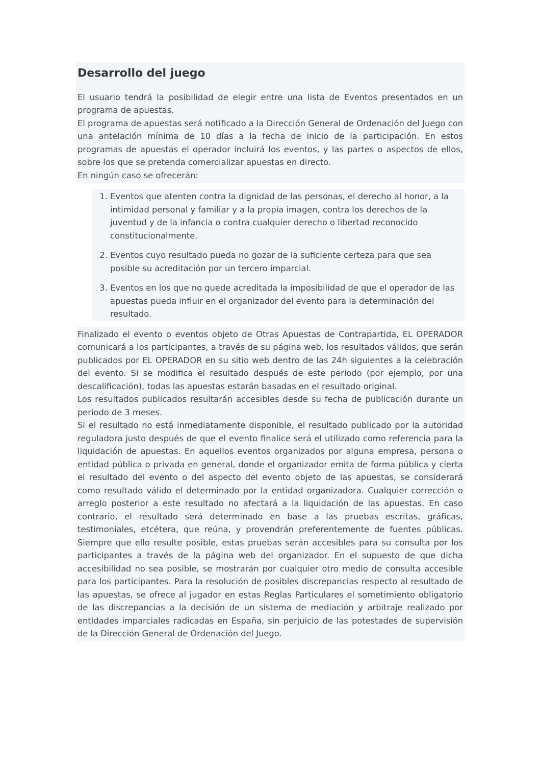Desarrollo del juego
El usuario tendrá la posibilidad de elegir entre una lista de Eventos presentados en un programa de apuestas.
El programa de apuestas será notificado a la Dirección General de Ordenación del Juego con una antelación mínima de 10 días a la fecha de inicio de la participación. En estos programas de apuestas el operador incluirá los eventos, y las partes o aspectos de ellos, sobre los que se pretenda comercializar apuestas en directo.
En ningún caso se ofrecerán:
1. Eventos que atenten contra la dignidad de las personas, el derecho al honor, a la intimidad personal y familiar y a la propia imagen, contra los derechos de la juventud y de la infancia o contra cualquier derecho o libertad reconocido constitucionalmente.
2. Eventos cuyo resultado pueda no gozar de la suficiente certeza para que sea posible su acreditación por un tercero imparcial.
3. Eventos en los que no quede acreditada la imposibilidad de que el operador de las apuestas pueda influir en el organizador del evento para la determinación del resultado.
Finalizado el evento o eventos objeto de Otras Apuestas de Contrapartida, EL OPERADOR comunicará a los participantes, a través de su página web, los resultados válidos, que serán publicados por EL OPERADOR en su sitio web dentro de las 24h siguientes a la celebración del evento. Si se modifica el resultado después de este periodo (por ejemplo, por una descalificación), todas las apuestas estarán basadas en el resultado original.
Los resultados publicados resultarán accesibles desde su fecha de publicación durante un periodo de 3 meses.
Si el resultado no está inmediatamente disponible, el resultado publicado por la autoridad reguladora justo después de que el evento finalice será el utilizado como referencia para la liquidación de apuestas. En aquellos eventos organizados por alguna empresa, persona o entidad pública o privada en general, donde el organizador emita de forma pública y cierta el resultado del evento o del aspecto del evento objeto de las apuestas, se considerará como resultado válido el determinado por la entidad organizadora. Cualquier corrección o arreglo posterior a este resultado no afectará a la liquidación de las apuestas. En caso contrario, el resultado será determinado en base a las pruebas escritas, gráficas, testimoniales, etcétera, que reúna, y provendrán preferentemente de fuentes públicas. Siempre que ello resulte posible, estas pruebas serán accesibles para su consulta por los participantes a través de la página web del organizador. En el supuesto de que dicha accesibilidad no sea posible, se mostrarán por cualquier otro medio de consulta accesible para los participantes. Para la resolución de posibles discrepancias respecto al resultado de las apuestas, se ofrece al jugador en estas Reglas Particulares el sometimiento obligatorio de las discrepancias a la decisión de un sistema de mediación y arbitraje realizado por entidades imparciales radicadas en España, sin perjuicio de las potestades de supervisión de la Dirección General de Ordenación del Juego.